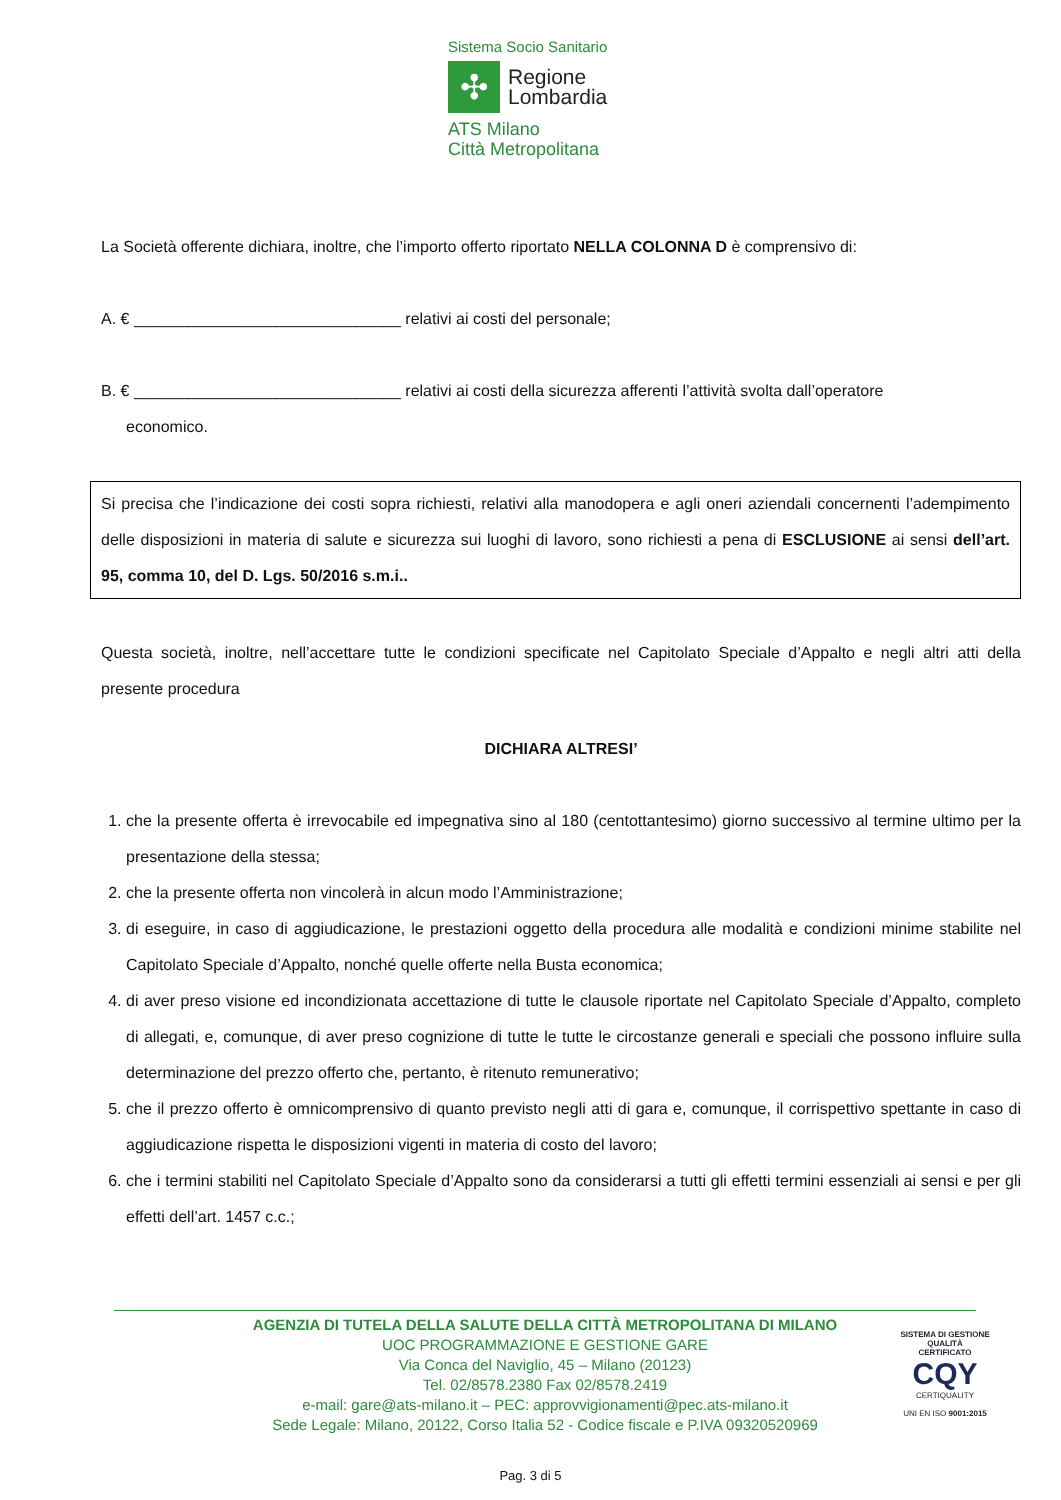Sistema Socio Sanitario
✣
Regione
Lombardia
ATS Milano
Città Metropolitana
La Società offerente dichiara, inoltre, che l’importo offerto riportato NELLA COLONNA D è comprensivo di:
A. € ______________________________ relativi ai costi del personale;
B. € ______________________________ relativi ai costi della sicurezza afferenti l’attività svolta dall’operatore
economico.
Si precisa che l’indicazione dei costi sopra richiesti, relativi alla manodopera e agli oneri aziendali concernenti l’adempimento delle disposizioni in materia di salute e sicurezza sui luoghi di lavoro, sono richiesti a pena di ESCLUSIONE ai sensi dell’art. 95, comma 10, del D. Lgs. 50/2016 s.m.i..
Questa società, inoltre, nell’accettare tutte le condizioni specificate nel Capitolato Speciale d’Appalto e negli altri atti della presente procedura
DICHIARA ALTRESI’
1. che la presente offerta è irrevocabile ed impegnativa sino al 180 (centottantesimo) giorno successivo al termine ultimo per la presentazione della stessa;
2. che la presente offerta non vincolerà in alcun modo l’Amministrazione;
3. di eseguire, in caso di aggiudicazione, le prestazioni oggetto della procedura alle modalità e condizioni minime stabilite nel Capitolato Speciale d’Appalto, nonché quelle offerte nella Busta economica;
4. di aver preso visione ed incondizionata accettazione di tutte le clausole riportate nel Capitolato Speciale d’Appalto, completo di allegati, e, comunque, di aver preso cognizione di tutte le tutte le circostanze generali e speciali che possono influire sulla determinazione del prezzo offerto che, pertanto, è ritenuto remunerativo;
5. che il prezzo offerto è omnicomprensivo di quanto previsto negli atti di gara e, comunque, il corrispettivo spettante in caso di aggiudicazione rispetta le disposizioni vigenti in materia di costo del lavoro;
6. che i termini stabiliti nel Capitolato Speciale d’Appalto sono da considerarsi a tutti gli effetti termini essenziali ai sensi e per gli effetti dell’art. 1457 c.c.;
AGENZIA DI TUTELA DELLA SALUTE DELLA CITTÀ METROPOLITANA DI MILANO
UOC PROGRAMMAZIONE E GESTIONE GARE
Via Conca del Naviglio, 45 – Milano (20123)
Tel. 02/8578.2380 Fax 02/8578.2419
e-mail: gare@ats-milano.it – PEC: approvvigionamenti@pec.ats-milano.it
Sede Legale: Milano, 20122, Corso Italia 52 - Codice fiscale e P.IVA 09320520969
SISTEMA DI GESTIONE QUALITÀ CERTIFICATO
CQY
CERTIQUALITY
UNI EN ISO 9001:2015
Pag. 3 di 5